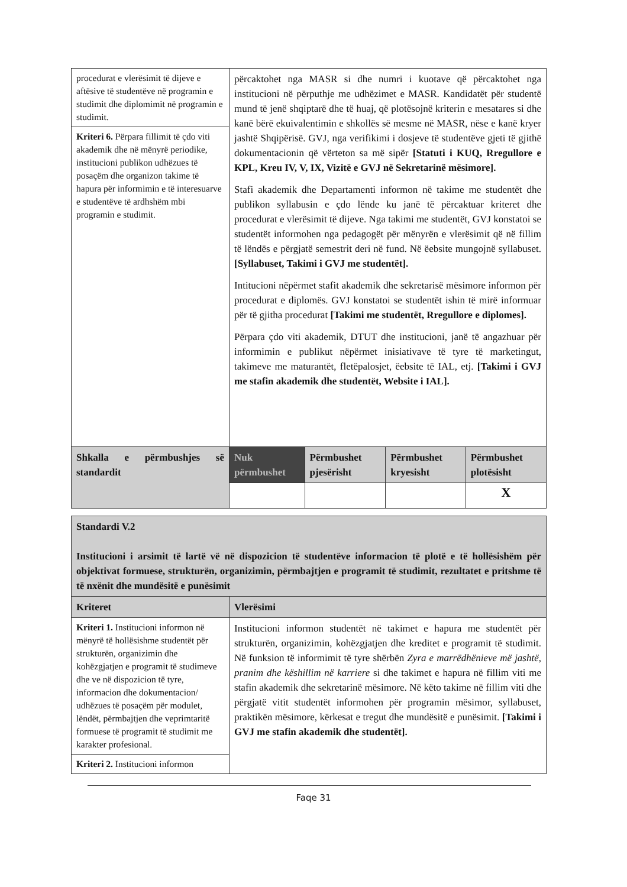| procedurat e vlerësimit të dijeve e aftësive të studentëve në programin e studimit dhe diplomimit në programin e studimit. | përcaktohet nga MASR si dhe numri i kuotave që përcaktohet nga institucioni në përputhje me udhëzimet e MASR. Kandidatët për studentë mund të jenë shqiptarë dhe të huaj, që plotësojnë kriterin e mesatares si dhe kanë bërë ekuivalentimin e shkollës së mesme në MASR, nëse e kanë kryer jashtë Shqipërisë. GVJ, nga verifikimi i dosjeve të studentëve gjeti të gjithë dokumentacionin që vërteton sa më sipër [Statuti i KUQ, Rregullore e KPL, Kreu IV, V, IX, Vizitë e GVJ në Sekretarinë mësimore]. Stafi akademik dhe Departamenti informon në takime me studentët dhe publikon syllabusin e çdo lënde ku janë të përcaktuar kriteret dhe procedurat e vlerësimit të dijeve. Nga takimi me studentët, GVJ konstatoi se studentët informohen nga pedagogët për mënyrën e vlerësimit që në fillim të lëndës e përgjatë semestrit deri në fund. Në ëebsite mungojnë syllabuset. [Syllabuset, Takimi i GVJ me studentët]. Intitucioni nëpërmet stafit akademik dhe sekretarisë mësimore informon për procedurat e diplomës. GVJ konstatoi se studentët ishin të mirë informuar për të gjitha procedurat [Takimi me studentët, Rregullore e diplomes]. Përpara çdo viti akademik, DTUT dhe institucioni, janë të angazhuar për informimin e publikut nëpërmet inisiativave të tyre të marketingut, takimeve me maturantët, fletëpalosjet, ëebsite të IAL, etj. [Takimi i GVJ me stafin akademik dhe studentët, Website i IAL]. | | | |
| Kriteri 6. Përpara fillimit të çdo viti akademik dhe në mënyrë periodike, institucioni publikon udhëzues të posaçëm dhe organizon takime të hapura për informimin e të interesuarve e studentëve të ardhshëm mbi programin e studimit. | | | | |
| Shkalla e përmbushjes së standardit | Nuk përmbushet | Përmbushet pjesërisht | Përmbushet kryesisht | Përmbushet plotësisht |
| | | | | X |
| Standardi V.2 Institucioni i arsimit të lartë vë në dispozicion të studentëve informacion të plotë e të hollësishëm për objektivat formuese, strukturën, organizimin, përmbajtjen e programit të studimit, rezultatet e pritshme të të nxënit dhe mundësitë e punësimit | |
| Kriteret | Vlerësimi |
| Kriteri 1. Institucioni informon në mënyrë të hollësishme studentët për strukturën, organizimin dhe kohëzgjatjen e programit të studimeve dhe ve në dispozicion të tyre, informacion dhe dokumentacion/ udhëzues të posaçëm për modulet, lëndët, përmbajtjen dhe veprimtaritë formuese të programit të studimit me karakter profesional. | Institucioni informon studentët në takimet e hapura me studentët për strukturën, organizimin, kohëzgjatjen dhe kreditet e programit të studimit. Në funksion të informimit të tyre shërbën Zyra e marrëdhënieve më jashtë, pranim dhe këshillim në karriere si dhe takimet e hapura në fillim viti me stafin akademik dhe sekretarinë mësimore. Në këto takime në fillim viti dhe përgjatë vitit studentët informohen për programin mësimor, syllabuset, praktikën mësimore, kërkesat e tregut dhe mundësitë e punësimit. [Takimi i GVJ me stafin akademik dhe studentët]. |
| Kriteri 2. Institucioni informon | |
Faqe 31